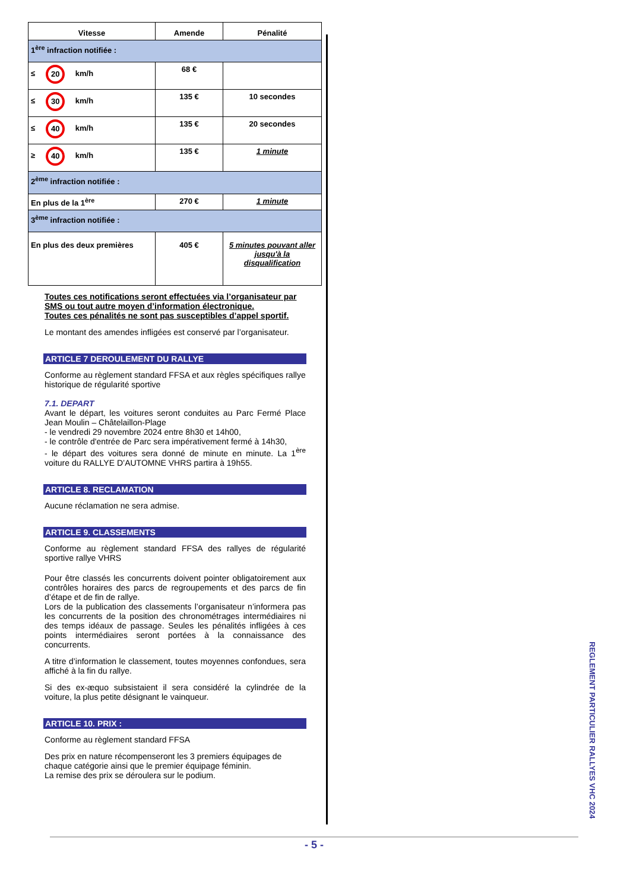| Vitesse | Amende | Pénalité |
| --- | --- | --- |
| 1<sup>ère</sup> infraction notifiée : | | |
| ≤ 20 km/h | 68 € | |
| ≤ 30 km/h | 135 € | 10 secondes |
| ≤ 40 km/h | 135 € | 20 secondes |
| ≥ 40 km/h | 135 € | 1 minute |
| 2<sup>ème</sup> infraction notifiée : | | |
| En plus de la 1<sup>ère</sup> | 270 € | 1 minute |
| 3<sup>ème</sup> infraction notifiée : | | |
| En plus des deux premières | 405 € | 5 minutes pouvant aller jusqu'à la disqualification |
Toutes ces notifications seront effectuées via l’organisateur par SMS ou tout autre moyen d’information électronique.
Toutes ces pénalités ne sont pas susceptibles d’appel sportif.
Le montant des amendes infligées est conservé par l’organisateur.
ARTICLE 7 DEROULEMENT DU RALLYE
Conforme au règlement standard FFSA et aux règles spécifiques rallye historique de régularité sportive
7.1. DEPART
Avant le départ, les voitures seront conduites au Parc Fermé Place Jean Moulin – Châtelaillon-Plage
- le vendredi 29 novembre 2024 entre 8h30 et 14h00,
- le contrôle d'entrée de Parc sera impérativement fermé à 14h30,
- le départ des voitures sera donné de minute en minute. La 1<sup>ère</sup> voiture du RALLYE D’AUTOMNE VHRS partira à 19h55.
ARTICLE 8. RECLAMATION
Aucune réclamation ne sera admise.
ARTICLE 9. CLASSEMENTS
Conforme au règlement standard FFSA des rallyes de régularité sportive rallye VHRS
Pour être classés les concurrents doivent pointer obligatoirement aux contrôles horaires des parcs de regroupements et des parcs de fin d’étape et de fin de rallye.
Lors de la publication des classements l’organisateur n’informera pas les concurrents de la position des chronométrages intermédiaires ni des temps idéaux de passage. Seules les pénalités infligées à ces points intermédiaires seront portées à la connaissance des concurrents.
A titre d’information le classement, toutes moyennes confondues, sera affiché à la fin du rallye.
Si des ex-æquo subsistaient il sera considéré la cylindrée de la voiture, la plus petite désignant le vainqueur.
ARTICLE 10. PRIX :
Conforme au règlement standard FFSA
Des prix en nature récompenseront les 3 premiers équipages de chaque catégorie ainsi que le premier équipage féminin.
La remise des prix se déroulera sur le podium.
REGLEMENT PARTICULIER RALLYES VHC 2024
- 5 -